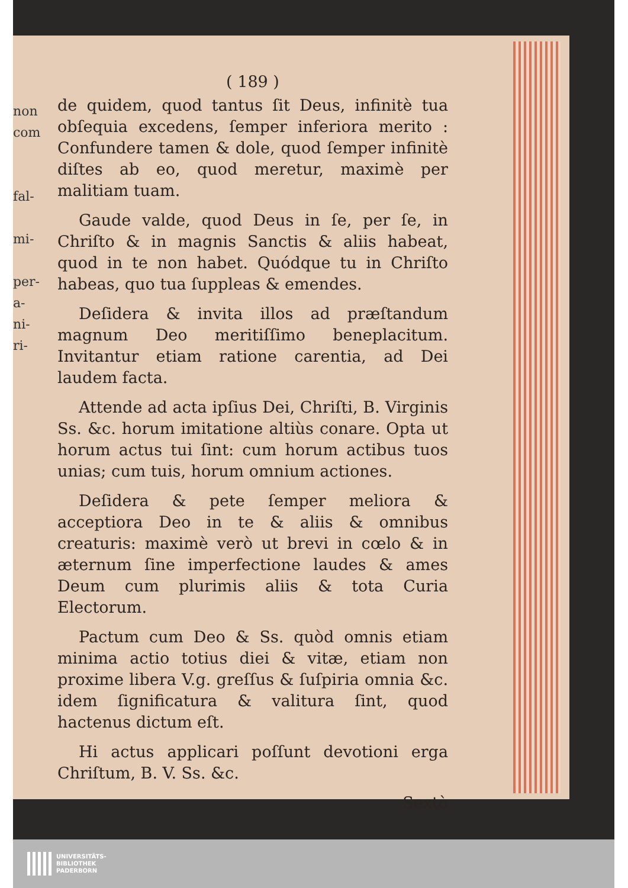non
com
fal-
mi-
per-
a-
ni-
ri-
( 189 )
de quidem, quod tantus ſit Deus, infinitè tua obſequia excedens, ſemper inferiora merito : Confundere tamen & dole, quod ſemper infinitè diſtes ab eo, quod meretur, maximè per malitiam tuam.
Gaude valde, quod Deus in ſe, per ſe, in Chriſto & in magnis Sanctis & aliis habeat, quod in te non habet. Quódque tu in Chriſto habeas, quo tua ſuppleas & emendes.
Deſidera & invita illos ad præſtandum magnum Deo meritiſſimo beneplacitum. Invitantur etiam ratione carentia, ad Dei laudem facta.
Attende ad acta ipſius Dei, Chriſti, B. Virginis Ss. &c. horum imitatione altiùs conare. Opta ut horum actus tui ſint: cum horum actibus tuos unias; cum tuis, horum omnium actiones.
Deſidera & pete ſemper meliora & acceptiora Deo in te & aliis & omnibus creaturis: maximè verò ut brevi in cœlo & in æternum ſine imperfectione laudes & ames Deum cum plurimis aliis & tota Curia Electorum.
Pactum cum Deo & Ss. quòd omnis etiam minima actio totius diei & vitæ, etiam non proxime libera V.g. greſſus & ſuſpiria omnia &c. idem ſignificatura & valitura ſint, quod hactenus dictum eſt.
Hi actus applicari poſſunt devotioni erga Chriſtum, B. V. Ss. &c.
Sextò
UNIVERSITÄTS-
BIBLIOTHEK
PADERBORN